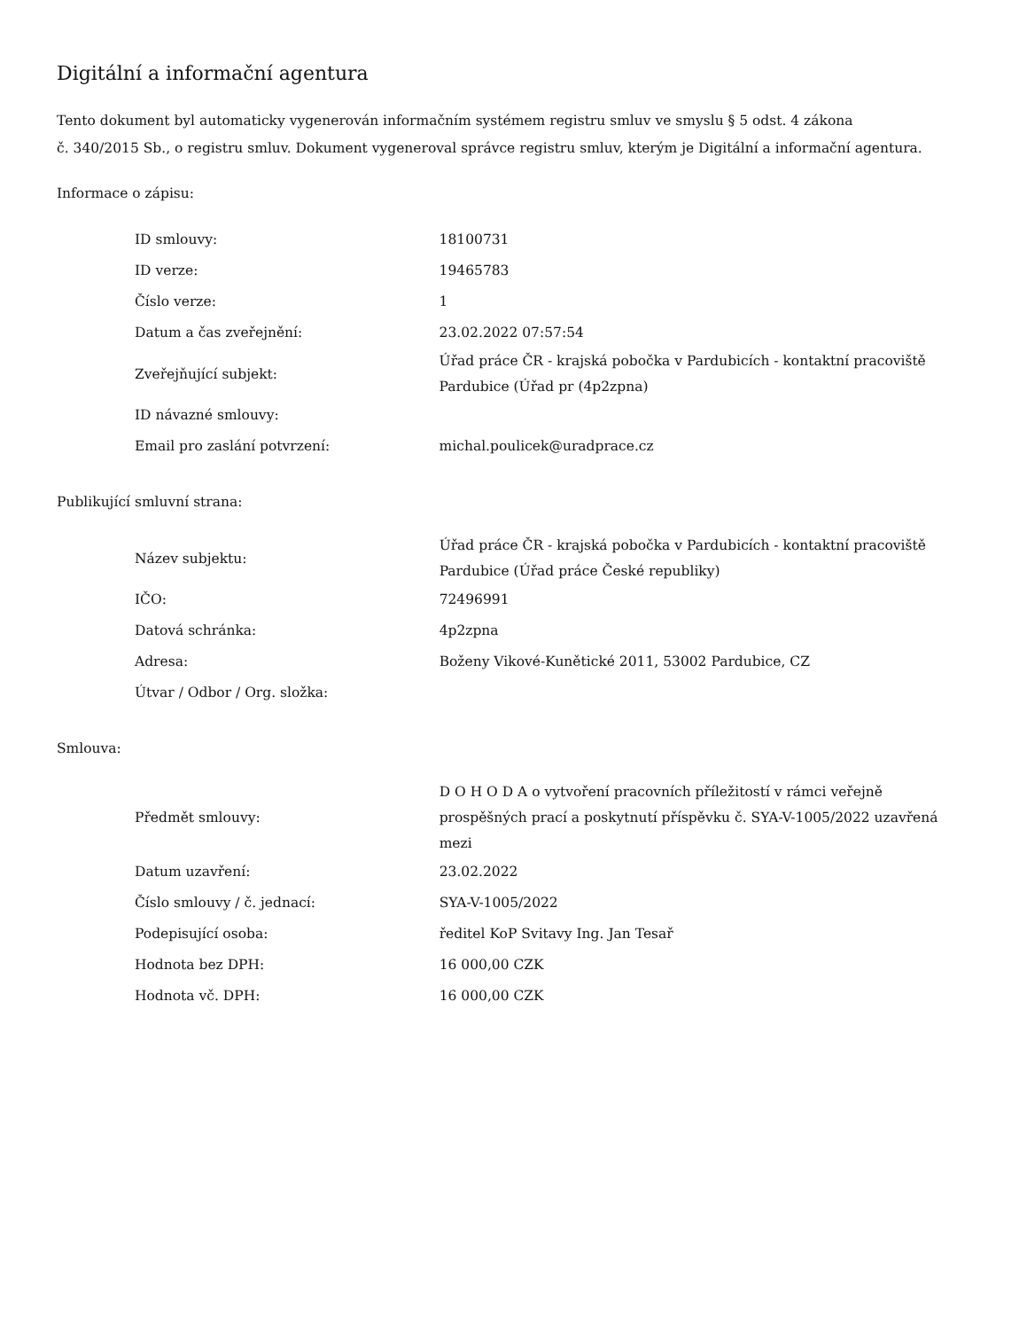Digitální a informační agentura
Tento dokument byl automaticky vygenerován informačním systémem registru smluv ve smyslu § 5 odst. 4 zákona
č. 340/2015 Sb., o registru smluv. Dokument vygeneroval správce registru smluv, kterým je Digitální a informační agentura.
Informace o zápisu:
| ID smlouvy: | 18100731 |
| ID verze: | 19465783 |
| Číslo verze: | 1 |
| Datum a čas zveřejnění: | 23.02.2022 07:57:54 |
| Zveřejňující subjekt: | Úřad práce ČR - krajská pobočka v Pardubicích - kontaktní pracoviště Pardubice (Úřad pr (4p2zpna) |
| ID návazné smlouvy: | |
| Email pro zaslání potvrzení: | michal.poulicek@uradprace.cz |
Publikující smluvní strana:
| Název subjektu: | Úřad práce ČR - krajská pobočka v Pardubicích - kontaktní pracoviště Pardubice (Úřad práce České republiky) |
| IČO: | 72496991 |
| Datová schránka: | 4p2zpna |
| Adresa: | Boženy Vikové-Kunětické 2011, 53002 Pardubice, CZ |
| Útvar / Odbor / Org. složka: | |
Smlouva:
| Předmět smlouvy: | D O H O D A o vytvoření pracovních příležitostí v rámci veřejně prospěšných prací a poskytnutí příspěvku č. SYA-V-1005/2022 uzavřená mezi |
| Datum uzavření: | 23.02.2022 |
| Číslo smlouvy / č. jednací: | SYA-V-1005/2022 |
| Podepisující osoba: | ředitel KoP Svitavy Ing. Jan Tesař |
| Hodnota bez DPH: | 16 000,00 CZK |
| Hodnota vč. DPH: | 16 000,00 CZK |